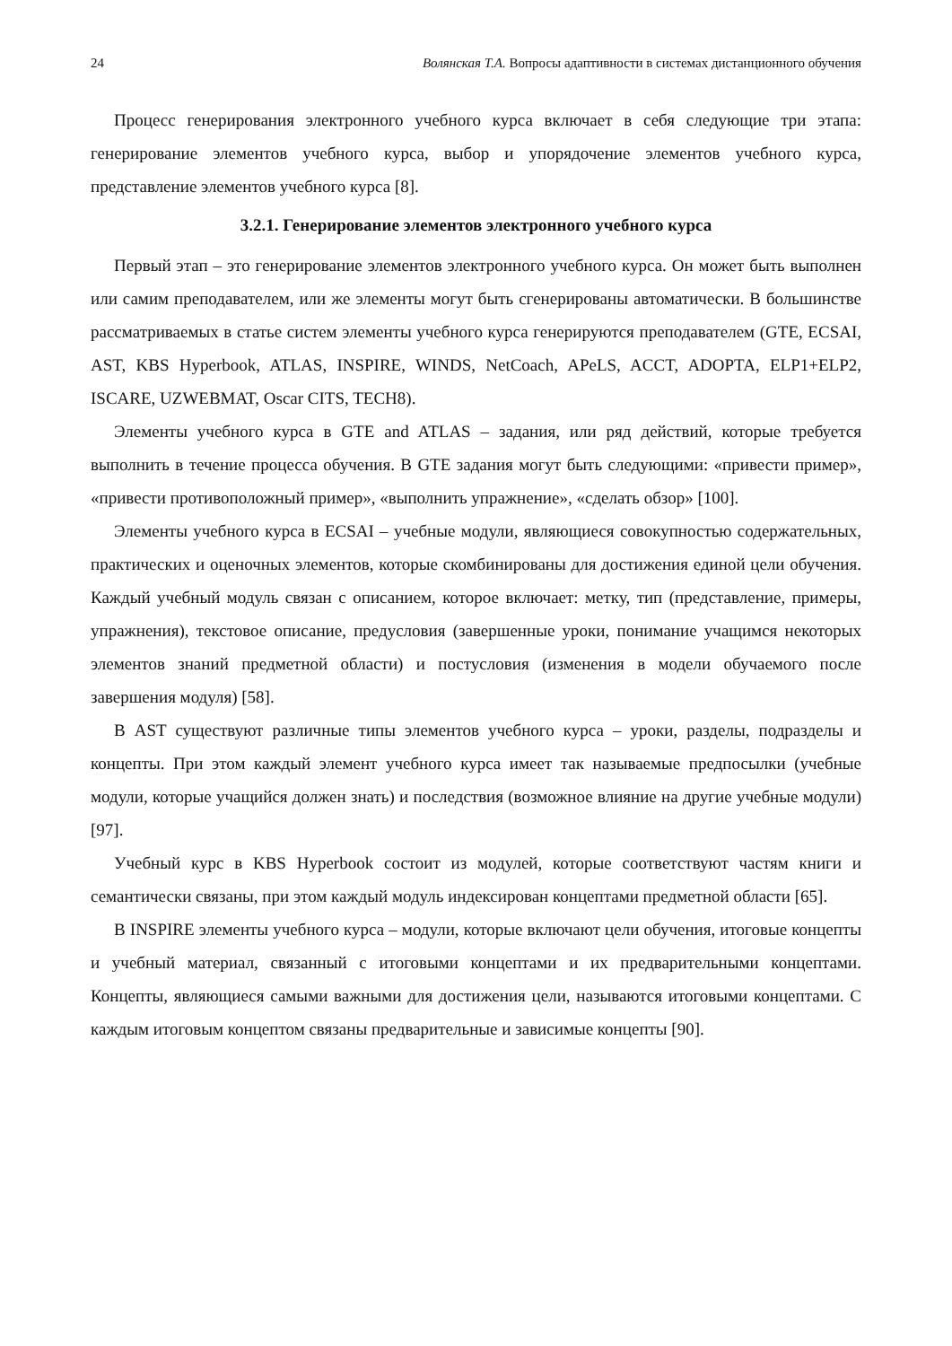24 Волянская Т.А. Вопросы адаптивности в системах дистанционного обучения
Процесс генерирования электронного учебного курса включает в себя следующие три этапа: генерирование элементов учебного курса, выбор и упорядочение элементов учебного курса, представление элементов учебного курса [8].
3.2.1. Генерирование элементов электронного учебного курса
Первый этап – это генерирование элементов электронного учебного курса. Он может быть выполнен или самим преподавателем, или же элементы могут быть сгенерированы автоматически. В большинстве рассматриваемых в статье систем элементы учебного курса генерируются преподавателем (GTE, ECSAI, AST, KBS Hyperbook, ATLAS, INSPIRE, WINDS, NetCoach, APeLS, ACCT, ADOPTA, ELP1+ELP2, ISCARE, UZWEBMAT, Oscar CITS, TECH8).
Элементы учебного курса в GTE and ATLAS – задания, или ряд действий, которые требуется выполнить в течение процесса обучения. В GTE задания могут быть следующими: «привести пример», «привести противоположный пример», «выполнить упражнение», «сделать обзор» [100].
Элементы учебного курса в ECSAI – учебные модули, являющиеся совокупностью содержательных, практических и оценочных элементов, которые скомбинированы для достижения единой цели обучения. Каждый учебный модуль связан с описанием, которое включает: метку, тип (представление, примеры, упражнения), текстовое описание, предусловия (завершенные уроки, понимание учащимся некоторых элементов знаний предметной области) и постусловия (изменения в модели обучаемого после завершения модуля) [58].
В AST существуют различные типы элементов учебного курса – уроки, разделы, подразделы и концепты. При этом каждый элемент учебного курса имеет так называемые предпосылки (учебные модули, которые учащийся должен знать) и последствия (возможное влияние на другие учебные модули) [97].
Учебный курс в KBS Hyperbook состоит из модулей, которые соответствуют частям книги и семантически связаны, при этом каждый модуль индексирован концептами предметной области [65].
В INSPIRE элементы учебного курса – модули, которые включают цели обучения, итоговые концепты и учебный материал, связанный с итоговыми концептами и их предварительными концептами. Концепты, являющиеся самыми важными для достижения цели, называются итоговыми концептами. С каждым итоговым концептом связаны предварительные и зависимые концепты [90].